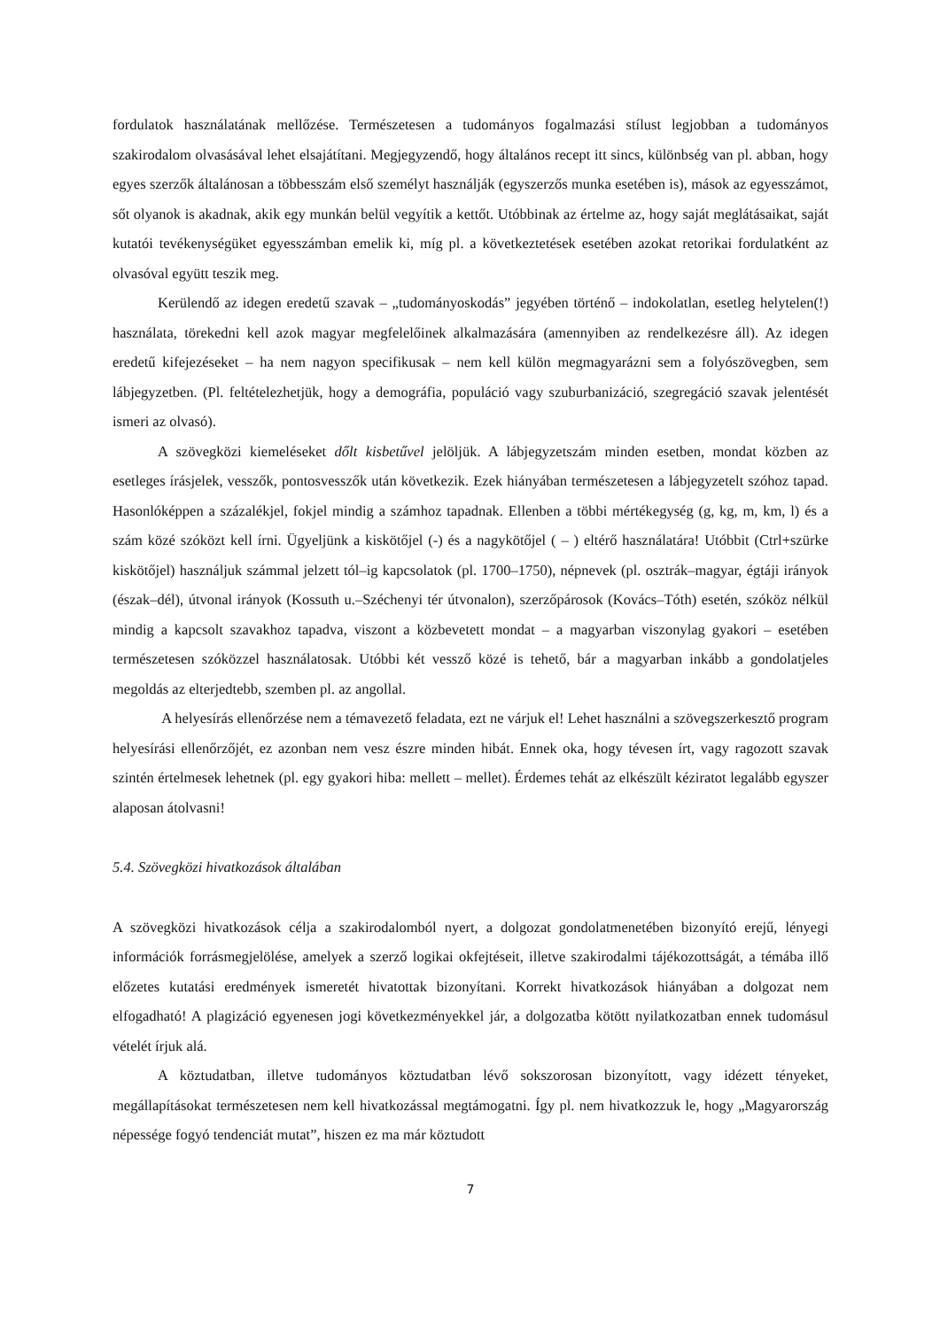fordulatok használatának mellőzése. Természetesen a tudományos fogalmazási stílust legjobban a tudományos szakirodalom olvasásával lehet elsajátítani. Megjegyzendő, hogy általános recept itt sincs, különbség van pl. abban, hogy egyes szerzők általánosan a többesszám első személyt használják (egyszerzős munka esetében is), mások az egyesszámot, sőt olyanok is akadnak, akik egy munkán belül vegyítik a kettőt. Utóbbinak az értelme az, hogy saját meglátásaikat, saját kutatói tevékenységüket egyesszámban emelik ki, míg pl. a következtetések esetében azokat retorikai fordulatként az olvasóval együtt teszik meg.
Kerülendő az idegen eredetű szavak – „tudományoskodás” jegyében történő – indokolatlan, esetleg helytelen(!) használata, törekedni kell azok magyar megfelelőinek alkalmazására (amennyiben az rendelkezésre áll). Az idegen eredetű kifejezéseket – ha nem nagyon specifikusak – nem kell külön megmagyarázni sem a folyószövegben, sem lábjegyzetben. (Pl. feltételezhetjük, hogy a demográfia, populáció vagy szuburbanizáció, szegregáció szavak jelentését ismeri az olvasó).
A szövegközi kiemeléseket dőlt kisbetűvel jelöljük. A lábjegyzetszám minden esetben, mondat közben az esetleges írásjelek, vesszők, pontosvesszők után következik. Ezek hiányában természetesen a lábjegyzetelt szóhoz tapad. Hasonlóképpen a százalékjel, fokjel mindig a számhoz tapadnak. Ellenben a többi mértékegység (g, kg, m, km, l) és a szám közé szóközt kell írni. Ügyeljünk a kiskötőjel (-) és a nagykötőjel ( – ) eltérő használatára! Utóbbit (Ctrl+szürke kiskötőjel) használjuk számmal jelzett tól–ig kapcsolatok (pl. 1700–1750), népnevek (pl. osztrák–magyar, égtáji irányok (észak–dél), útvonal irányok (Kossuth u.–Széchenyi tér útvonalon), szerzőpárosok (Kovács–Tóth) esetén, szóköz nélkül mindig a kapcsolt szavakhoz tapadva, viszont a közbevetett mondat – a magyarban viszonylag gyakori – esetében természetesen szóközzel használatosak. Utóbbi két vessző közé is tehető, bár a magyarban inkább a gondolatjeles megoldás az elterjedtebb, szemben pl. az angollal.
A helyesírás ellenőrzése nem a témavezető feladata, ezt ne várjuk el! Lehet használni a szövegszerkesztő program helyesírási ellenőrzőjét, ez azonban nem vesz észre minden hibát. Ennek oka, hogy tévesen írt, vagy ragozott szavak szintén értelmesek lehetnek (pl. egy gyakori hiba: mellett – mellet). Érdemes tehát az elkészült kéziratot legalább egyszer alaposan átolvasni!
5.4. Szövegközi hivatkozások általában
A szövegközi hivatkozások célja a szakirodalomból nyert, a dolgozat gondolatmenetében bizonyító erejű, lényegi információk forrásmegjelölése, amelyek a szerző logikai okfejtéseit, illetve szakirodalmi tájékozottságát, a témába illő előzetes kutatási eredmények ismeretét hivatottak bizonyítani. Korrekt hivatkozások hiányában a dolgozat nem elfogadható! A plagizáció egyenesen jogi következményekkel jár, a dolgozatba kötött nyilatkozatban ennek tudomásul vételét írjuk alá.
A köztudatban, illetve tudományos köztudatban lévő sokszorosan bizonyított, vagy idézett tényeket, megállapításokat természetesen nem kell hivatkozással megtámogatni. Így pl. nem hivatkozzuk le, hogy „Magyarország népessége fogyó tendenciát mutat”, hiszen ez ma már köztudott
7